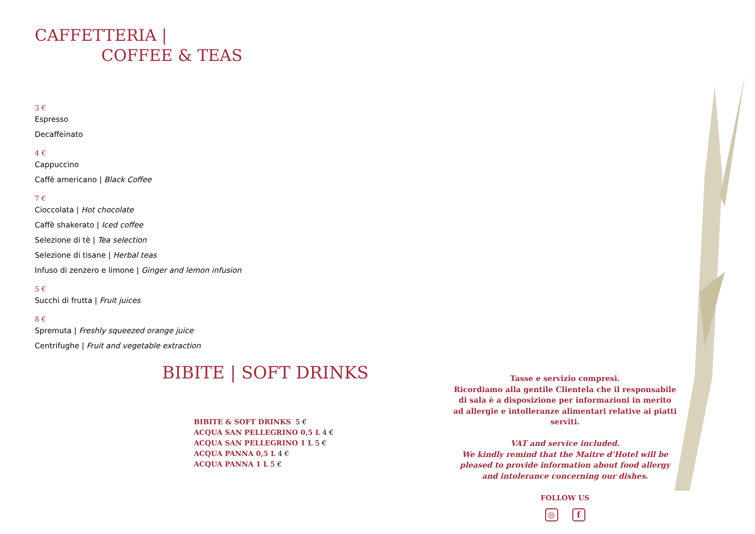CAFFETTERIA |
COFFEE & TEAS
3 €
Espresso
Decaffeinato
4 €
Cappuccino
Caffè americano | Black Coffee
7 €
Cioccolata | Hot chocolate
Caffè shakerato | Iced coffee
Selezione di tè | Tea selection
Selezione di tisane | Herbal teas
Infuso di zenzero e limone | Ginger and lemon infusion
5 €
Succhi di frutta | Fruit juices
8 €
Spremuta | Freshly squeezed orange juice
Centrifughe | Fruit and vegetable extraction
BIBITE | SOFT DRINKS
BIBITE & SOFT DRINKS 5 €
ACQUA SAN PELLEGRINO 0,5 L 4 €
ACQUA SAN PELLEGRINO 1 L 5 €
ACQUA PANNA 0,5 L 4 €
ACQUA PANNA 1 L 5 €
Tasse e servizio compresi.
Ricordiamo alla gentile Clientela che il responsabile
di sala è a disposizione per informazioni in merito
ad allergie e intolleranze alimentari relative ai piatti serviti.
VAT and service included.
We kindly remind that the Maitre d’Hotel will be
pleased to provide information about food allergy
and intolerance concerning our dishes.
FOLLOW US
◎ f